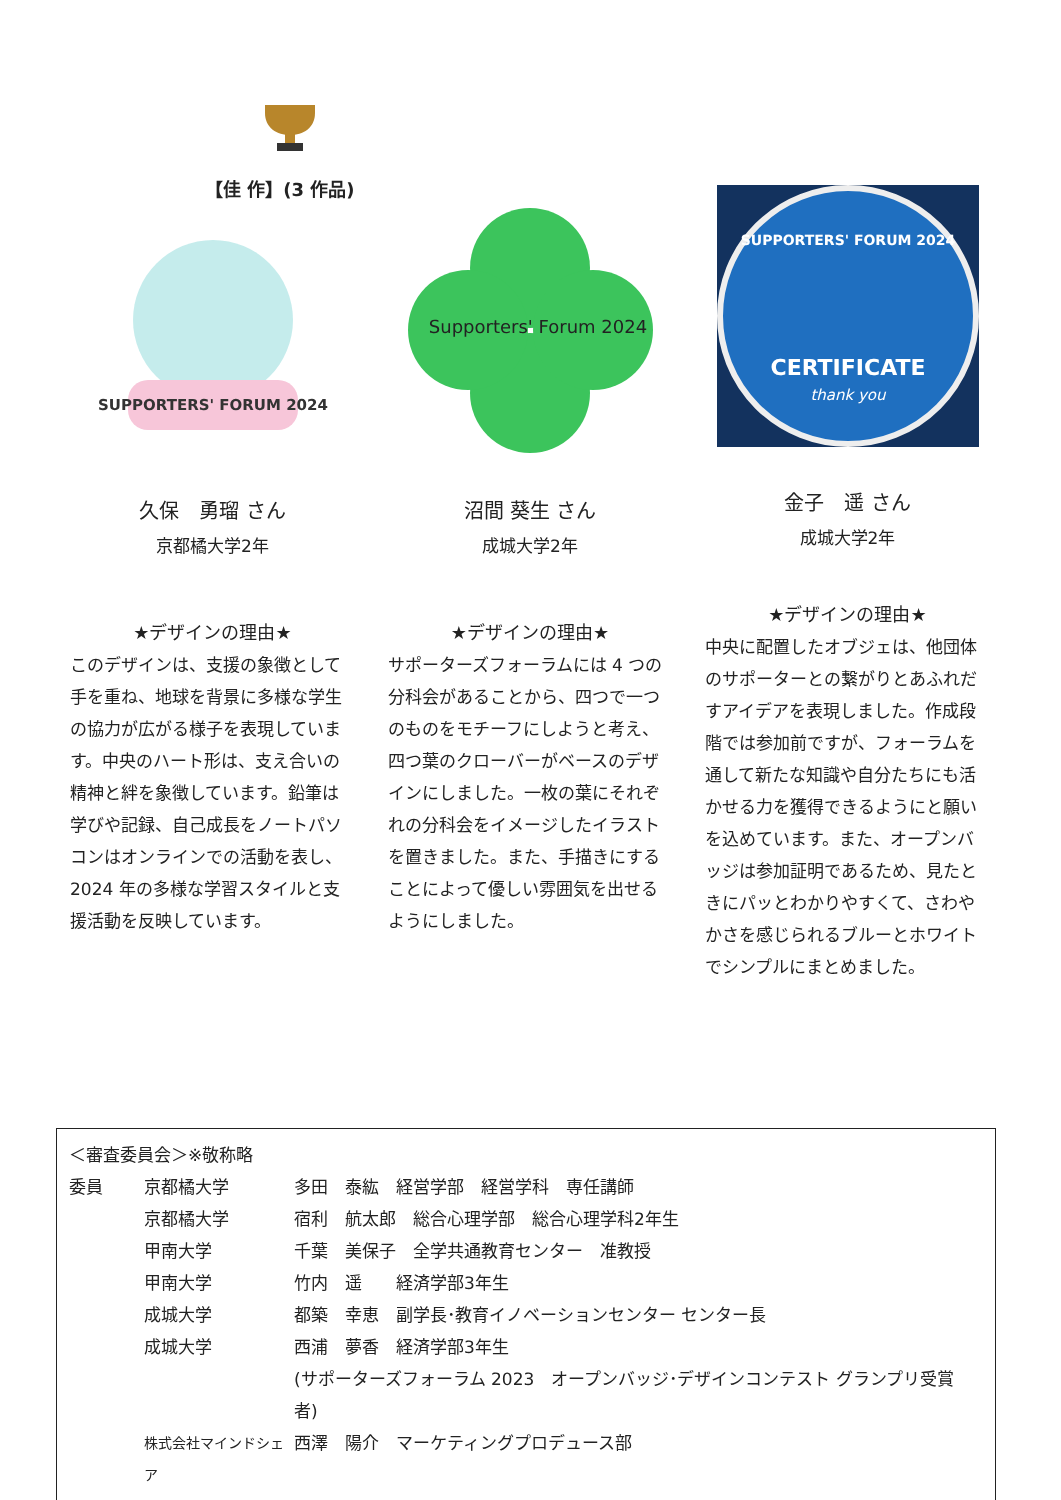【佳 作】(3 作品)
SUPPORTERS' FORUM 2024
久保　勇瑠 さん
京都橘大学2年
★デザインの理由★
このデザインは、支援の象徴として手を重ね、地球を背景に多様な学生の協力が広がる様子を表現しています。中央のハート形は、支え合いの精神と絆を象徴しています。鉛筆は学びや記録、自己成長をノートパソコンはオンラインでの活動を表し、2024 年の多様な学習スタイルと支援活動を反映しています。
Supporters' Forum 2024
沼間 葵生 さん
成城大学2年
★デザインの理由★
サポーターズフォーラムには 4 つの分科会があることから、四つで一つのものをモチーフにしようと考え、四つ葉のクローバーがベースのデザインにしました。一枚の葉にそれぞれの分科会をイメージしたイラストを置きました。また、手描きにすることによって優しい雰囲気を出せるようにしました。
SUPPORTERS' FORUM 2024
CERTIFICATE
thank you
金子　遥 さん
成城大学2年
★デザインの理由★
中央に配置したオブジェは、他団体のサポーターとの繋がりとあふれだすアイデアを表現しました。作成段階では参加前ですが、フォーラムを通して新たな知識や自分たちにも活かせる力を獲得できるようにと願いを込めています。また、オープンバッジは参加証明であるため、見たときにパッとわかりやすくて、さわやかさを感じられるブルーとホワイトでシンプルにまとめました。
＜審査委員会＞※敬称略
| 委員 | 京都橘大学 | 多田 泰紘 経営学部 経営学科 専任講師 |
| | 京都橘大学 | 宿利 航太郎 総合心理学部 総合心理学科2年生 |
| | 甲南大学 | 千葉 美保子 全学共通教育センター 准教授 |
| | 甲南大学 | 竹内 遥 経済学部3年生 |
| | 成城大学 | 都築 幸恵 副学長･教育イノベーションセンター センター長 |
| | 成城大学 | 西浦 夢香 経済学部3年生 |
| | | (サポーターズフォーラム 2023 オープンバッジ･デザインコンテスト グランプリ受賞者) |
| | 株式会社マインドシェア | 西澤 陽介 マーケティングプロデュース部 |